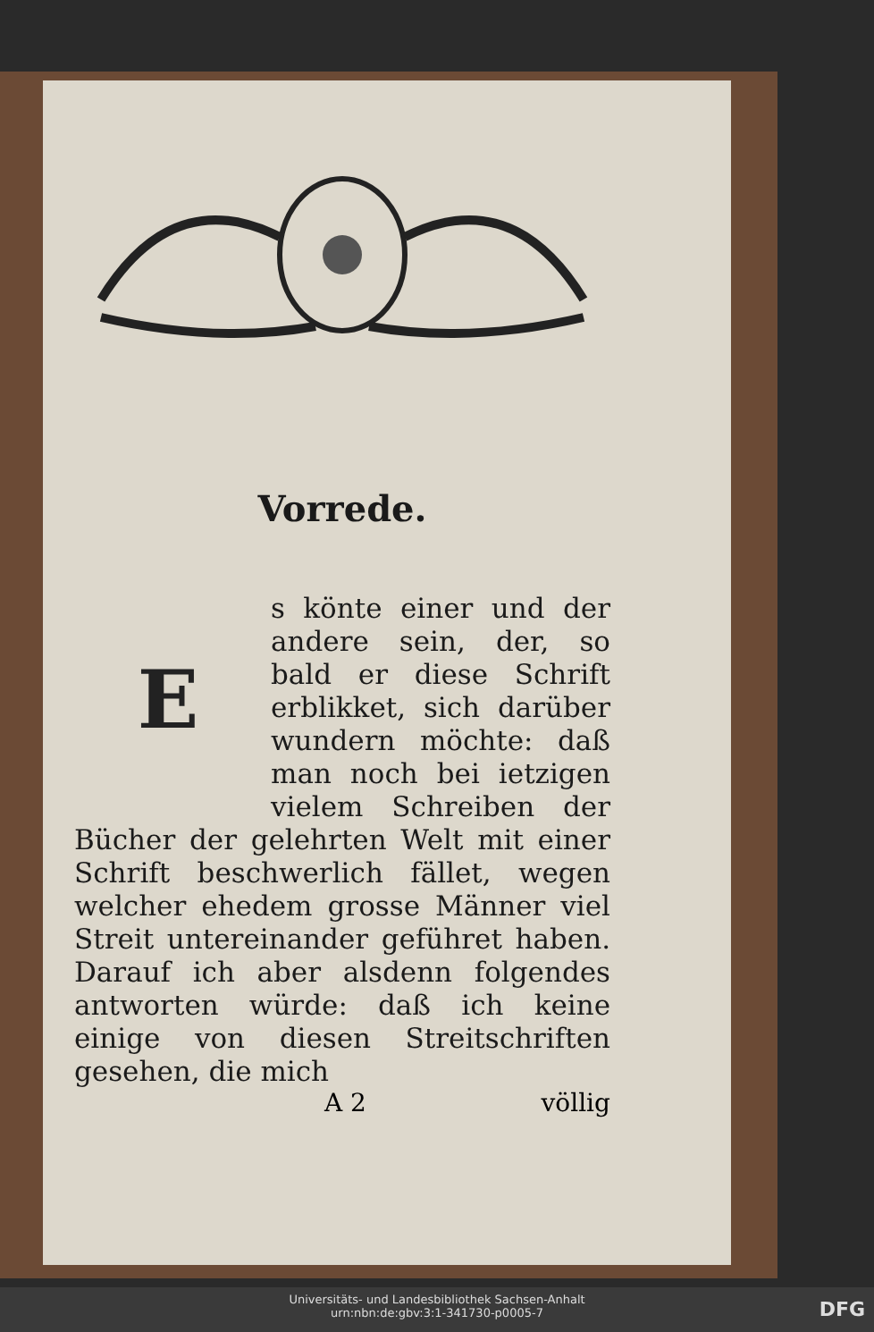Vorrede.
E
s könte einer und der andere sein, der, so bald er diese Schrift erblikket, sich darüber wundern möchte: daß man noch bei ietzigen vielem Schreiben der Bücher der gelehrten Welt mit einer Schrift beschwerlich fället, wegen welcher ehedem grosse Männer viel Streit untereinander geführet haben. Darauf ich aber alsdenn folgendes antworten würde: daß ich keine einige von diesen Streitschriften gesehen, die mich
A 2 völlig
Universitäts- und Landesbibliothek Sachsen-Anhalt
urn:nbn:de:gbv:3:1-341730-p0005-7
DFG